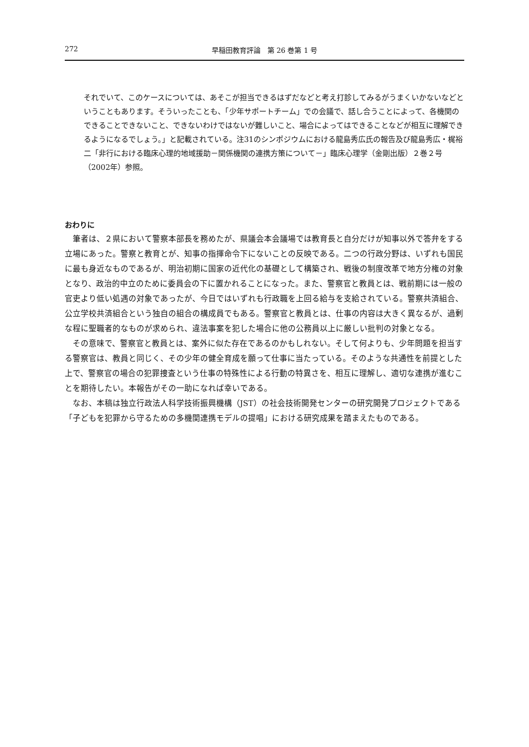272 早稲田教育評論　第 26 巻第 1 号
それでいて、このケースについては、あそこが担当できるはずだなどと考え打診してみるがうまくいかないなどということもあります。そういったことも、「少年サポートチーム」での会議で、話し合うことによって、各機関のできることできないこと、できないわけではないが難しいこと、場合によってはできることなどが相互に理解できるようになるでしょう。」と記載されている。注31のシンポジウムにおける龍島秀広氏の報告及び龍島秀広・梶裕二「非行における臨床心理的地域援助－関係機関の連携方策について－」臨床心理学（金剛出版）２巻２号（2002年）参照。
おわりに
筆者は、２県において警察本部長を務めたが、県議会本会議場では教育長と自分だけが知事以外で答弁をする立場にあった。警察と教育とが、知事の指揮命令下にないことの反映である。二つの行政分野は、いずれも国民に最も身近なものであるが、明治初期に国家の近代化の基礎として構築され、戦後の制度改革で地方分権の対象となり、政治的中立のために委員会の下に置かれることになった。また、警察官と教員とは、戦前期には一般の官吏より低い処遇の対象であったが、今日ではいずれも行政職を上回る給与を支給されている。警察共済組合、公立学校共済組合という独自の組合の構成員でもある。警察官と教員とは、仕事の内容は大きく異なるが、過剰な程に聖職者的なものが求められ、違法事案を犯した場合に他の公務員以上に厳しい批判の対象となる。
その意味で、警察官と教員とは、案外に似た存在であるのかもしれない。そして何よりも、少年問題を担当する警察官は、教員と同じく、その少年の健全育成を願って仕事に当たっている。そのような共通性を前提とした上で、警察官の場合の犯罪捜査という仕事の特殊性による行動の特異さを、相互に理解し、適切な連携が進むことを期待したい。本報告がその一助になれば幸いである。
なお、本稿は独立行政法人科学技術振興機構（JST）の社会技術開発センターの研究開発プロジェクトである「子どもを犯罪から守るための多機関連携モデルの提唱」における研究成果を踏まえたものである。